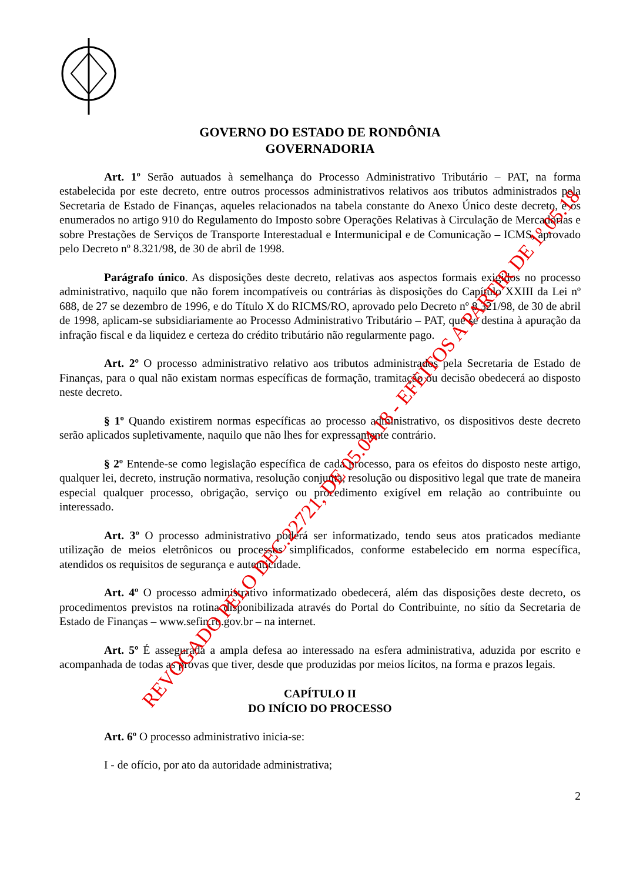GOVERNO DO ESTADO DE RONDÔNIA
GOVERNADORIA
Art. 1º Serão autuados à semelhança do Processo Administrativo Tributário – PAT, na forma estabelecida por este decreto, entre outros processos administrativos relativos aos tributos administrados pela Secretaria de Estado de Finanças, aqueles relacionados na tabela constante do Anexo Único deste decreto, e os enumerados no artigo 910 do Regulamento do Imposto sobre Operações Relativas à Circulação de Mercadorias e sobre Prestações de Serviços de Transporte Interestadual e Intermunicipal e de Comunicação – ICMS, aprovado pelo Decreto nº 8.321/98, de 30 de abril de 1998.
Parágrafo único. As disposições deste decreto, relativas aos aspectos formais exigidos no processo administrativo, naquilo que não forem incompatíveis ou contrárias às disposições do Capítulo XXIII da Lei nº 688, de 27 se dezembro de 1996, e do Título X do RICMS/RO, aprovado pelo Decreto nº 8.321/98, de 30 de abril de 1998, aplicam-se subsidiariamente ao Processo Administrativo Tributário – PAT, que se destina à apuração da infração fiscal e da liquidez e certeza do crédito tributário não regularmente pago.
Art. 2º O processo administrativo relativo aos tributos administrados pela Secretaria de Estado de Finanças, para o qual não existam normas específicas de formação, tramitação ou decisão obedecerá ao disposto neste decreto.
§ 1º Quando existirem normas específicas ao processo administrativo, os dispositivos deste decreto serão aplicados supletivamente, naquilo que não lhes for expressamente contrário.
§ 2º Entende-se como legislação específica de cada processo, para os efeitos do disposto neste artigo, qualquer lei, decreto, instrução normativa, resolução conjunta, resolução ou dispositivo legal que trate de maneira especial qualquer processo, obrigação, serviço ou procedimento exigível em relação ao contribuinte ou interessado.
Art. 3º O processo administrativo poderá ser informatizado, tendo seus atos praticados mediante utilização de meios eletrônicos ou processos simplificados, conforme estabelecido em norma específica, atendidos os requisitos de segurança e autenticidade.
Art. 4º O processo administrativo informatizado obedecerá, além das disposições deste decreto, os procedimentos previstos na rotina disponibilizada através do Portal do Contribuinte, no sítio da Secretaria de Estado de Finanças – www.sefin.ro.gov.br – na internet.
Art. 5º É assegurada a ampla defesa ao interessado na esfera administrativa, aduzida por escrito e acompanhada de todas as provas que tiver, desde que produzidas por meios lícitos, na forma e prazos legais.
CAPÍTULO II
DO INÍCIO DO PROCESSO
Art. 6º O processo administrativo inicia-se:
I - de ofício, por ato da autoridade administrativa;
2
REVOGADO PELO DEC.22721, DE 05.04.18 - EFEITOS A PARTIR DE 1º.05.18